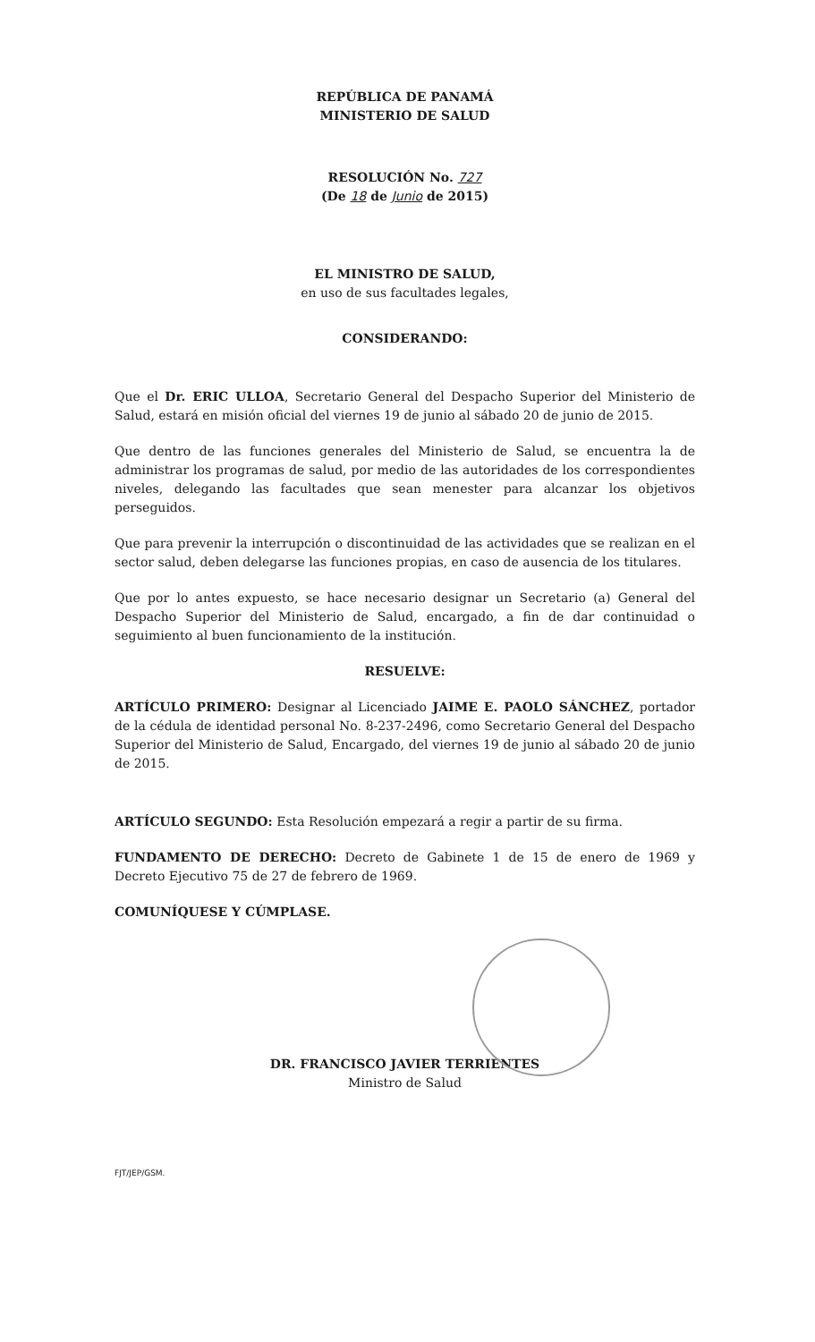REPÚBLICA DE PANAMÁ
MINISTERIO DE SALUD
RESOLUCIÓN No. 727
(De 18 de Junio de 2015)
EL MINISTRO DE SALUD,
en uso de sus facultades legales,
CONSIDERANDO:
Que el Dr. ERIC ULLOA, Secretario General del Despacho Superior del Ministerio de Salud, estará en misión oficial del viernes 19 de junio al sábado 20 de junio de 2015.
Que dentro de las funciones generales del Ministerio de Salud, se encuentra la de administrar los programas de salud, por medio de las autoridades de los correspondientes niveles, delegando las facultades que sean menester para alcanzar los objetivos perseguidos.
Que para prevenir la interrupción o discontinuidad de las actividades que se realizan en el sector salud, deben delegarse las funciones propias, en caso de ausencia de los titulares.
Que por lo antes expuesto, se hace necesario designar un Secretario (a) General del Despacho Superior del Ministerio de Salud, encargado, a fin de dar continuidad o seguimiento al buen funcionamiento de la institución.
RESUELVE:
ARTÍCULO PRIMERO: Designar al Licenciado JAIME E. PAOLO SÁNCHEZ, portador de la cédula de identidad personal No. 8-237-2496, como Secretario General del Despacho Superior del Ministerio de Salud, Encargado, del viernes 19 de junio al sábado 20 de junio de 2015.
ARTÍCULO SEGUNDO: Esta Resolución empezará a regir a partir de su firma.
FUNDAMENTO DE DERECHO: Decreto de Gabinete 1 de 15 de enero de 1969 y Decreto Ejecutivo 75 de 27 de febrero de 1969.
COMUNÍQUESE Y CÚMPLASE.
DR. FRANCISCO JAVIER TERRIENTES
Ministro de Salud
FJT/JEP/GSM.